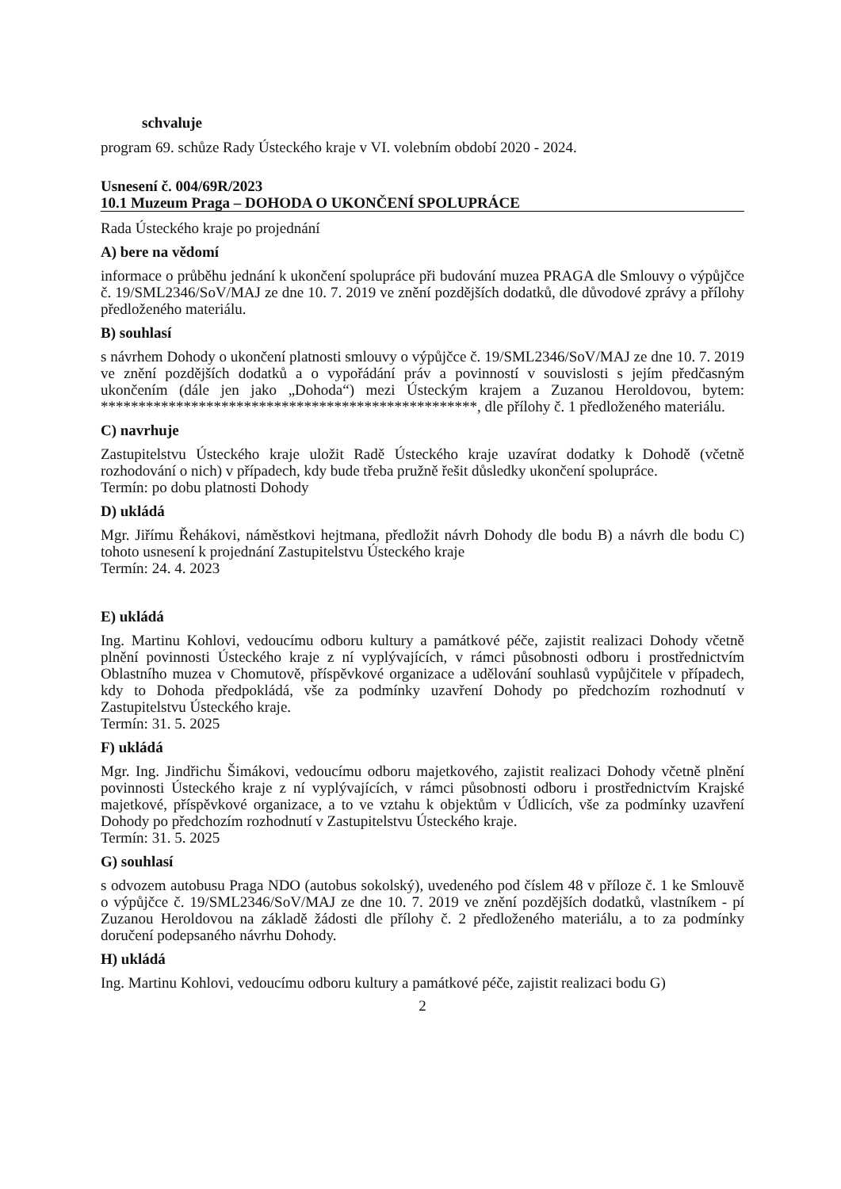schvaluje
program 69. schůze Rady Ústeckého kraje v VI. volebním období 2020 - 2024.
Usnesení č. 004/69R/2023
10.1 Muzeum Praga – DOHODA O UKONČENÍ SPOLUPRÁCE
Rada Ústeckého kraje po projednání
A) bere na vědomí
informace o průběhu jednání k ukončení spolupráce při budování muzea PRAGA dle Smlouvy o výpůjčce č. 19/SML2346/SoV/MAJ ze dne 10. 7. 2019 ve znění pozdějších dodatků, dle důvodové zprávy a přílohy předloženého materiálu.
B) souhlasí
s návrhem Dohody o ukončení platnosti smlouvy o výpůjčce č. 19/SML2346/SoV/MAJ ze dne 10. 7. 2019 ve znění pozdějších dodatků a o vypořádání práv a povinností v souvislosti s jejím předčasným ukončením (dále jen jako „Dohoda“) mezi Ústeckým krajem a Zuzanou Heroldovou, bytem: **************************************************, dle přílohy č. 1 předloženého materiálu.
C) navrhuje
Zastupitelstvu Ústeckého kraje uložit Radě Ústeckého kraje uzavírat dodatky k Dohodě (včetně rozhodování o nich) v případech, kdy bude třeba pružně řešit důsledky ukončení spolupráce.
Termín: po dobu platnosti Dohody
D) ukládá
Mgr. Jiřímu Řehákovi, náměstkovi hejtmana, předložit návrh Dohody dle bodu B) a návrh dle bodu C) tohoto usnesení k projednání Zastupitelstvu Ústeckého kraje
Termín: 24. 4. 2023
E) ukládá
Ing. Martinu Kohlovi, vedoucímu odboru kultury a památkové péče, zajistit realizaci Dohody včetně plnění povinnosti Ústeckého kraje z ní vyplývajících, v rámci působnosti odboru i prostřednictvím Oblastního muzea v Chomutově, příspěvkové organizace a udělování souhlasů vypůjčitele v případech, kdy to Dohoda předpokládá, vše za podmínky uzavření Dohody po předchozím rozhodnutí v Zastupitelstvu Ústeckého kraje.
Termín: 31. 5. 2025
F) ukládá
Mgr. Ing. Jindřichu Šimákovi, vedoucímu odboru majetkového, zajistit realizaci Dohody včetně plnění povinnosti Ústeckého kraje z ní vyplývajících, v rámci působnosti odboru i prostřednictvím Krajské majetkové, příspěvkové organizace, a to ve vztahu k objektům v Údlicích, vše za podmínky uzavření Dohody po předchozím rozhodnutí v Zastupitelstvu Ústeckého kraje.
Termín: 31. 5. 2025
G) souhlasí
s odvozem autobusu Praga NDO (autobus sokolský), uvedeného pod číslem 48 v příloze č. 1 ke Smlouvě o výpůjčce č. 19/SML2346/SoV/MAJ ze dne 10. 7. 2019 ve znění pozdějších dodatků, vlastníkem - pí Zuzanou Heroldovou na základě žádosti dle přílohy č. 2 předloženého materiálu, a to za podmínky doručení podepsaného návrhu Dohody.
H) ukládá
Ing. Martinu Kohlovi, vedoucímu odboru kultury a památkové péče, zajistit realizaci bodu G)
2